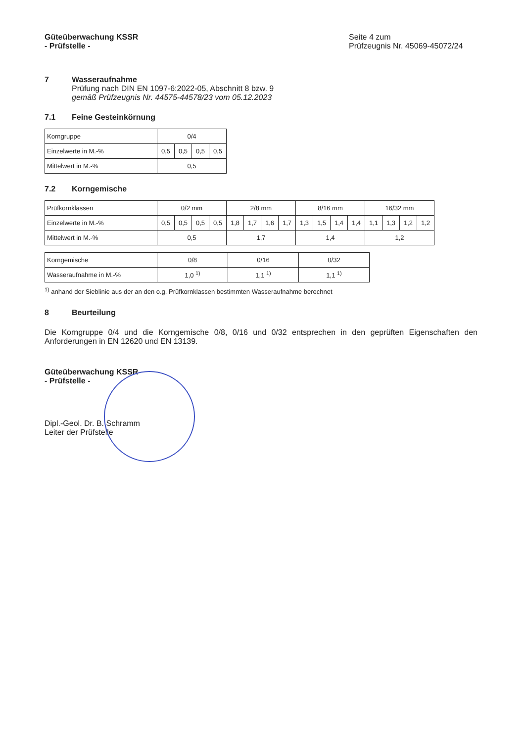Güteüberwachung KSSR
- Prüfstelle -
Seite 4 zum
Prüfzeugnis Nr. 45069-45072/24
7 Wasseraufnahme
Prüfung nach DIN EN 1097-6:2022-05, Abschnitt 8 bzw. 9
gemäß Prüfzeugnis Nr. 44575-44578/23 vom 05.12.2023
7.1 Feine Gesteinkörnung
| Korngruppe | 0/4 | | | |
| Einzelwerte in M.-% | 0,5 | 0,5 | 0,5 | 0,5 |
| Mittelwert in M.-% | 0,5 | | | |
7.2 Korngemische
| Prüfkornklassen | 0/2 mm | | | | 2/8 mm | | | | 8/16 mm | | | | 16/32 mm | | | |
| Einzelwerte in M.-% | 0,5 | 0,5 | 0,5 | 0,5 | 1,8 | 1,7 | 1,6 | 1,7 | 1,3 | 1,5 | 1,4 | 1,4 | 1,1 | 1,3 | 1,2 | 1,2 |
| Mittelwert in M.-% | 0,5 | | | | 1,7 | | | | 1,4 | | | | 1,2 | | | |
| Korngemische | 0/8 | 0/16 | 0/32 |
| Wasseraufnahme in M.-% | 1,0 <sup>1)</sup> | 1,1 <sup>1)</sup> | 1,1 <sup>1)</sup> |
<sup>1)</sup> anhand der Sieblinie aus der an den o.g. Prüfkornklassen bestimmten Wasseraufnahme berechnet
8 Beurteilung
Die Korngruppe 0/4 und die Korngemische 0/8, 0/16 und 0/32 entsprechen in den geprüften Eigenschaften den Anforderungen in EN 12620 und EN 13139.
Güteüberwachung KSSR
- Prüfstelle -
Dipl.-Geol. Dr. B. Schramm
Leiter der Prüfstelle